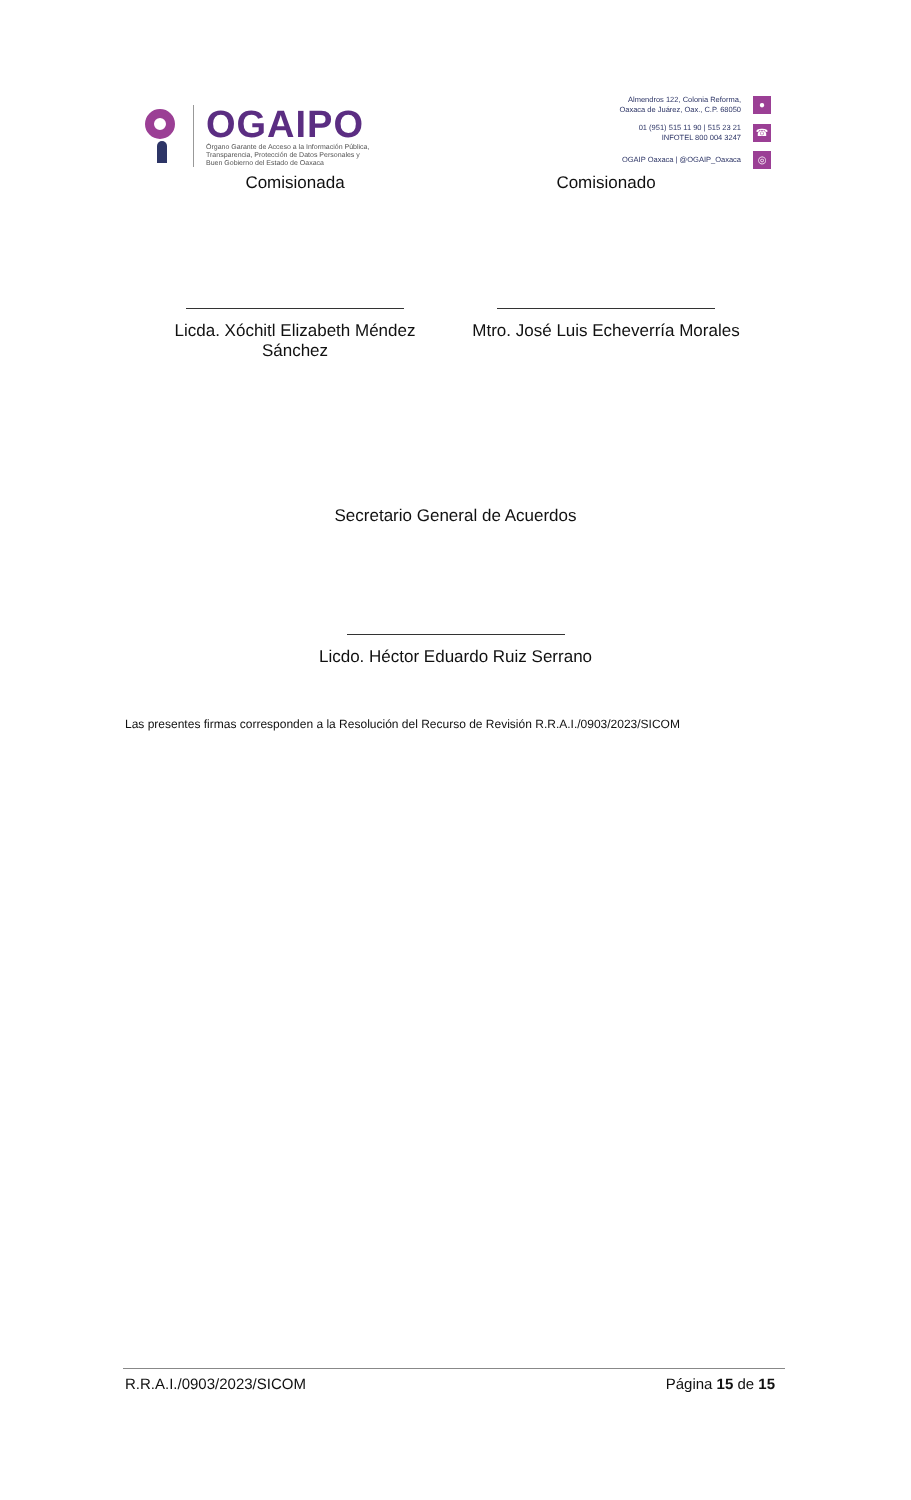OGAIPO
Órgano Garante de Acceso a la Información Pública,
Transparencia, Protección de Datos Personales y
Buen Gobierno del Estado de Oaxaca
Almendros 122, Colonia Reforma,
Oaxaca de Juárez, Oax., C.P. 68050 ●
01 (951) 515 11 90 | 515 23 21
INFOTEL 800 004 3247 ☎
OGAIP Oaxaca | @OGAIP_Oaxaca ◎
Comisionada Comisionado
Licda. Xóchitl Elizabeth Méndez Sánchez
Mtro. José Luis Echeverría Morales
Secretario General de Acuerdos
Licdo. Héctor Eduardo Ruiz Serrano
Las presentes firmas corresponden a la Resolución del Recurso de Revisión R.R.A.I./0903/2023/SICOM
R.R.A.I./0903/2023/SICOM Página 15 de 15